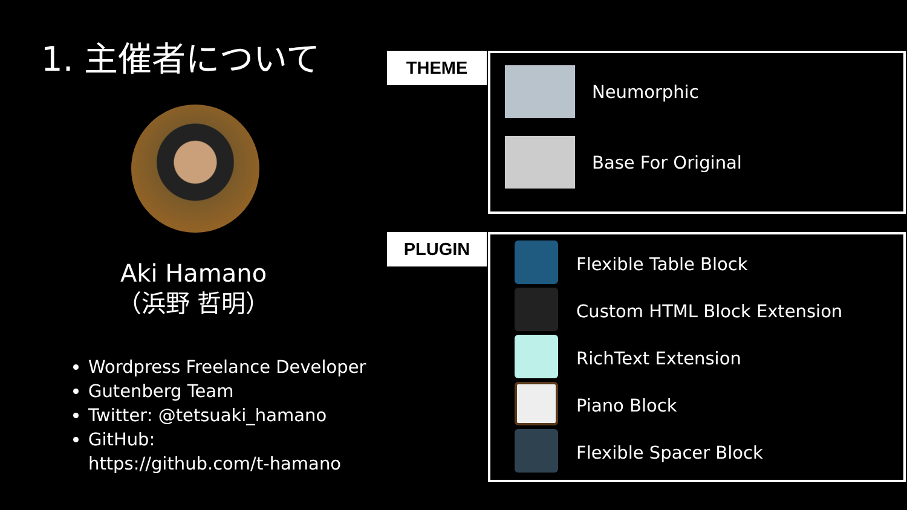1. 主催者について
Aki Hamano
（浜野 哲明）
Wordpress Freelance Developer
Gutenberg Team
Twitter: @tetsuaki_hamano
GitHub:
https://github.com/t-hamano
THEME
Neumorphic
Base For Original
PLUGIN
Flexible Table Block
Custom HTML Block Extension
RichText Extension
Piano Block
Flexible Spacer Block